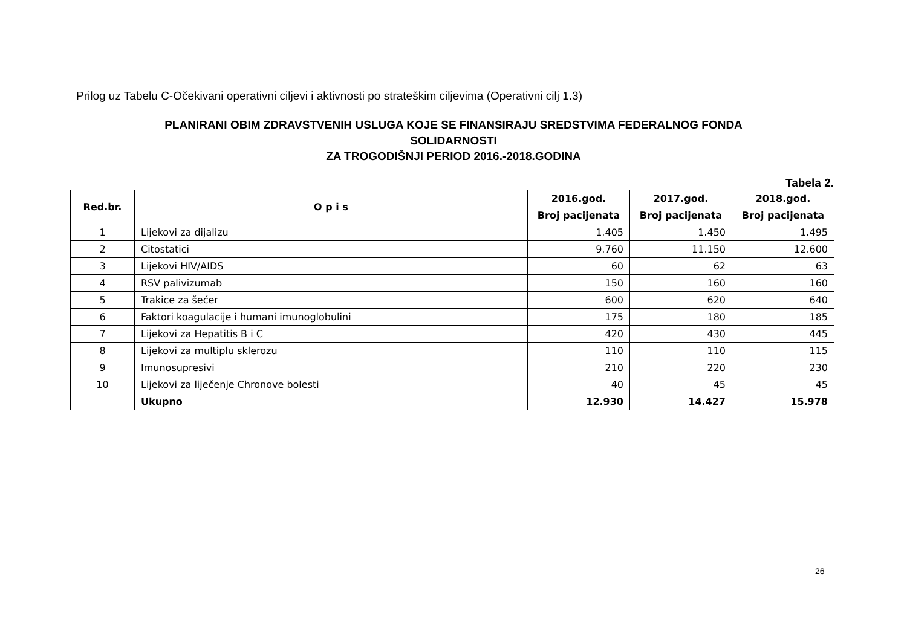Prilog uz Tabelu C-Očekivani operativni ciljevi i aktivnosti po strateškim ciljevima (Operativni cilj 1.3)
PLANIRANI OBIM ZDRAVSTVENIH USLUGA KOJE SE FINANSIRAJU SREDSTVIMA FEDERALNOG FONDA
SOLIDARNOSTI
ZA TROGODIŠNJI PERIOD 2016.-2018.GODINA
Tabela 2.
| Red.br. | O p i s | 2016.god. | 2017.god. | 2018.god. |
| --- | --- | --- | --- | --- |
| | | Broj pacijenata | Broj pacijenata | Broj pacijenata |
| 1 | Lijekovi za dijalizu | 1.405 | 1.450 | 1.495 |
| 2 | Citostatici | 9.760 | 11.150 | 12.600 |
| 3 | Lijekovi HIV/AIDS | 60 | 62 | 63 |
| 4 | RSV palivizumab | 150 | 160 | 160 |
| 5 | Trakice za šećer | 600 | 620 | 640 |
| 6 | Faktori koagulacije i humani imunoglobulini | 175 | 180 | 185 |
| 7 | Lijekovi za Hepatitis B i C | 420 | 430 | 445 |
| 8 | Lijekovi za multiplu sklerozu | 110 | 110 | 115 |
| 9 | Imunosupresivi | 210 | 220 | 230 |
| 10 | Lijekovi za liječenje Chronove bolesti | 40 | 45 | 45 |
| | Ukupno | 12.930 | 14.427 | 15.978 |
26